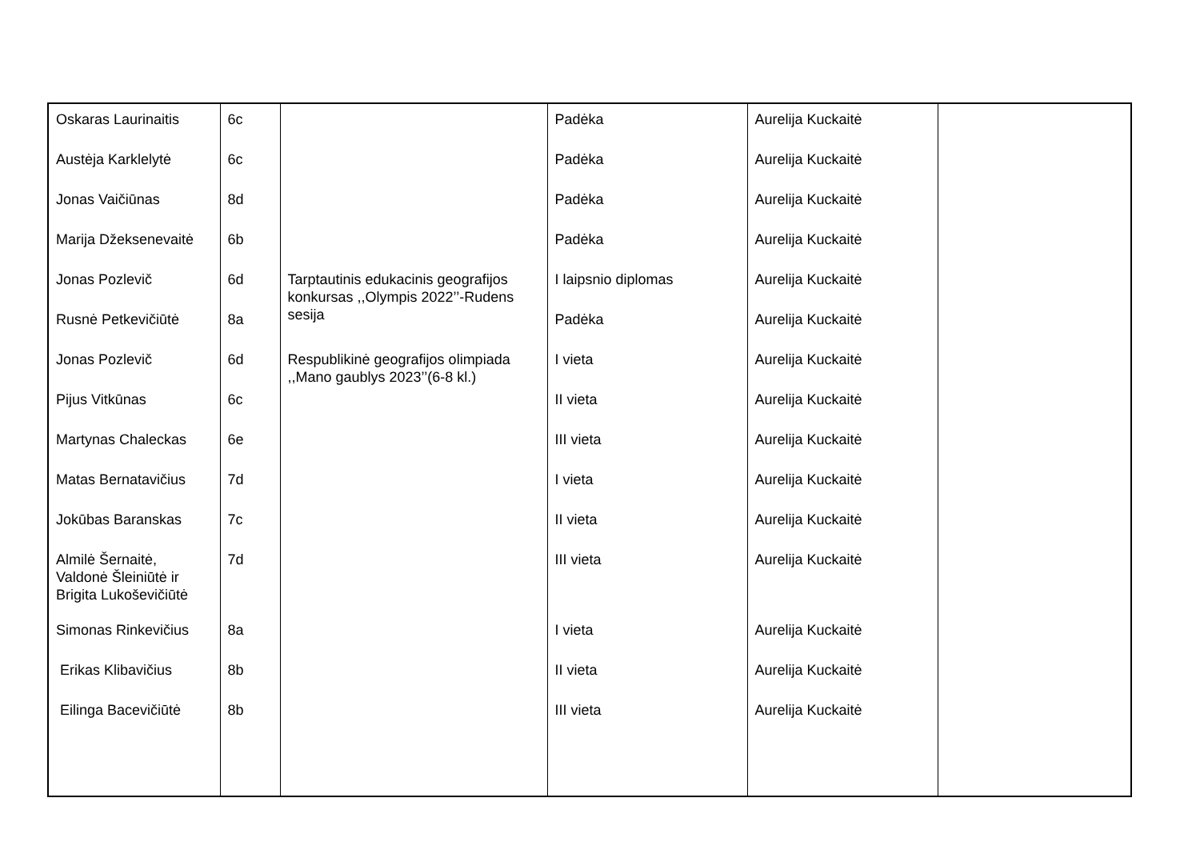| Oskaras Laurinaitis | 6c | | Padėka | Aurelija Kuckaitė | |
| Austėja Karklelytė | 6c | | Padėka | Aurelija Kuckaitė | |
| Jonas Vaičiūnas | 8d | | Padėka | Aurelija Kuckaitė | |
| Marija Džeksenevaitė | 6b | | Padėka | Aurelija Kuckaitė | |
| Jonas Pozlevič | 6d | Tarptautinis edukacinis geografijos konkursas ,,Olympis 2022’’-Rudens sesija | I laipsnio diplomas | Aurelija Kuckaitė | |
| Rusnė Petkevičiūtė | 8a | | Padėka | Aurelija Kuckaitė | |
| Jonas Pozlevič | 6d | Respublikinė geografijos olimpiada ,,Mano gaublys 2023’’(6-8 kl.) | I vieta | Aurelija Kuckaitė | |
| Pijus Vitkūnas | 6c | | II vieta | Aurelija Kuckaitė | |
| Martynas Chaleckas | 6e | | III vieta | Aurelija Kuckaitė | |
| Matas Bernatavičius | 7d | | I vieta | Aurelija Kuckaitė | |
| Jokūbas Baranskas | 7c | | II vieta | Aurelija Kuckaitė | |
| Almilė Šernaitė, Valdonė Šleiniūtė ir Brigita Lukoševičiūtė | 7d | | III vieta | Aurelija Kuckaitė | |
| Simonas Rinkevičius | 8a | | I vieta | Aurelija Kuckaitė | |
| Erikas Klibavičius | 8b | | II vieta | Aurelija Kuckaitė | |
| Eilinga Bacevičiūtė | 8b | | III vieta | Aurelija Kuckaitė | |